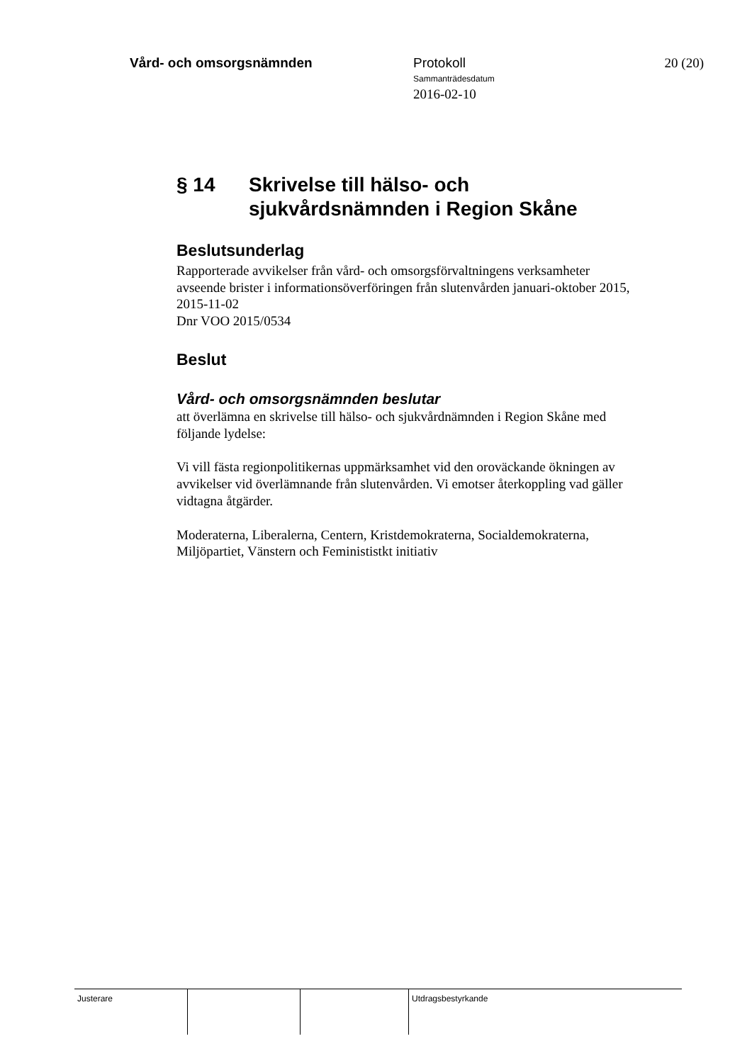Vård- och omsorgsnämnden Protokoll
Sammanträdesdatum
2016-02-10
20 (20)
§ 14 Skrivelse till hälso- och
sjukvårdsnämnden i Region Skåne
Beslutsunderlag
Rapporterade avvikelser från vård- och omsorgsförvaltningens verksamheter avseende brister i informationsöverföringen från slutenvården januari-oktober 2015, 2015-11-02
Dnr VOO 2015/0534
Beslut
Vård- och omsorgsnämnden beslutar
att överlämna en skrivelse till hälso- och sjukvårdnämnden i Region Skåne med följande lydelse:
Vi vill fästa regionpolitikernas uppmärksamhet vid den oroväckande ökningen av avvikelser vid överlämnande från slutenvården. Vi emotser återkoppling vad gäller vidtagna åtgärder.
Moderaterna, Liberalerna, Centern, Kristdemokraterna, Socialdemokraterna, Miljöpartiet, Vänstern och Feminististkt initiativ
Justerare Utdragsbestyrkande